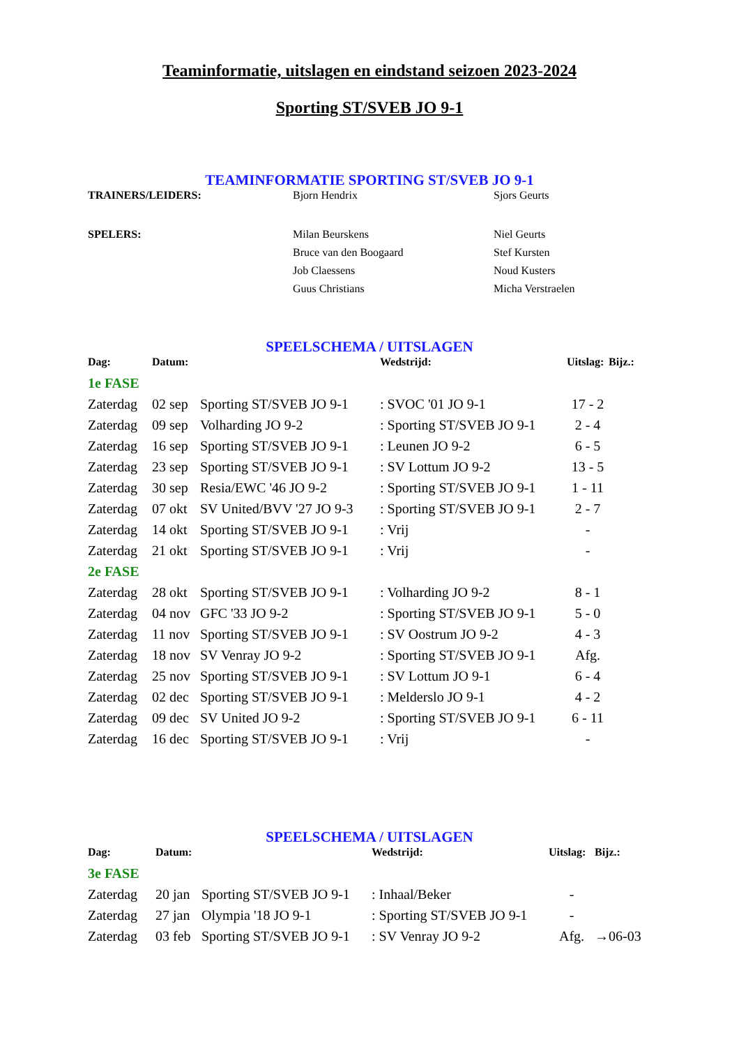Teaminformatie, uitslagen en eindstand seizoen 2023-2024
Sporting ST/SVEB JO 9-1
TEAMINFORMATIE SPORTING ST/SVEB JO 9-1
| TRAINERS/LEIDERS: | Bjorn Hendrix | Sjors Geurts |
| SPELERS: | Milan Beurskens | Niel Geurts |
| | Bruce van den Boogaard | Stef Kursten |
| | Job Claessens | Noud Kusters |
| | Guus Christians | Micha Verstraelen |
SPEELSCHEMA / UITSLAGEN
| Dag: | Datum: | | Wedstrijd: | Uitslag: | Bijz.: |
| --- | --- | --- | --- | --- | --- |
| 1e FASE | | | | | |
| Zaterdag | 02 sep | Sporting ST/SVEB JO 9-1 | : SVOC '01 JO 9-1 | 17 - 2 | |
| Zaterdag | 09 sep | Volharding JO 9-2 | : Sporting ST/SVEB JO 9-1 | 2 - 4 | |
| Zaterdag | 16 sep | Sporting ST/SVEB JO 9-1 | : Leunen JO 9-2 | 6 - 5 | |
| Zaterdag | 23 sep | Sporting ST/SVEB JO 9-1 | : SV Lottum JO 9-2 | 13 - 5 | |
| Zaterdag | 30 sep | Resia/EWC '46 JO 9-2 | : Sporting ST/SVEB JO 9-1 | 1 - 11 | |
| Zaterdag | 07 okt | SV United/BVV '27 JO 9-3 | : Sporting ST/SVEB JO 9-1 | 2 - 7 | |
| Zaterdag | 14 okt | Sporting ST/SVEB JO 9-1 | : Vrij | - | |
| Zaterdag | 21 okt | Sporting ST/SVEB JO 9-1 | : Vrij | - | |
| 2e FASE | | | | | |
| Zaterdag | 28 okt | Sporting ST/SVEB JO 9-1 | : Volharding JO 9-2 | 8 - 1 | |
| Zaterdag | 04 nov | GFC '33 JO 9-2 | : Sporting ST/SVEB JO 9-1 | 5 - 0 | |
| Zaterdag | 11 nov | Sporting ST/SVEB JO 9-1 | : SV Oostrum JO 9-2 | 4 - 3 | |
| Zaterdag | 18 nov | SV Venray JO 9-2 | : Sporting ST/SVEB JO 9-1 | Afg. | |
| Zaterdag | 25 nov | Sporting ST/SVEB JO 9-1 | : SV Lottum JO 9-1 | 6 - 4 | |
| Zaterdag | 02 dec | Sporting ST/SVEB JO 9-1 | : Melderslo JO 9-1 | 4 - 2 | |
| Zaterdag | 09 dec | SV United JO 9-2 | : Sporting ST/SVEB JO 9-1 | 6 - 11 | |
| Zaterdag | 16 dec | Sporting ST/SVEB JO 9-1 | : Vrij | - | |
SPEELSCHEMA / UITSLAGEN
| Dag: | Datum: | | Wedstrijd: | Uitslag: | Bijz.: |
| --- | --- | --- | --- | --- | --- |
| 3e FASE | | | | | |
| Zaterdag | 20 jan | Sporting ST/SVEB JO 9-1 | : Inhaal/Beker | - | |
| Zaterdag | 27 jan | Olympia '18 JO 9-1 | : Sporting ST/SVEB JO 9-1 | - | |
| Zaterdag | 03 feb | Sporting ST/SVEB JO 9-1 | : SV Venray JO 9-2 | Afg. | →06-03 |